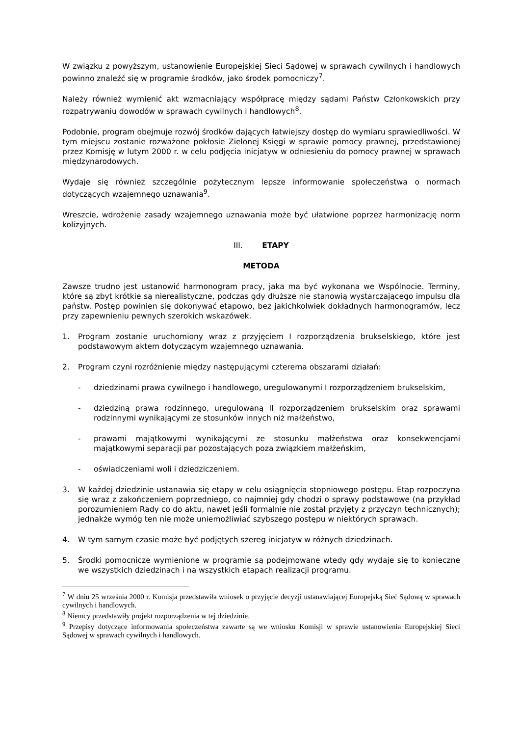W związku z powyższym, ustanowienie Europejskiej Sieci Sądowej w sprawach cywilnych i handlowych powinno znaleźć się w programie środków, jako środek pomocniczy<sup>7</sup>.
Należy również wymienić akt wzmacniający współpracę między sądami Państw Członkowskich przy rozpatrywaniu dowodów w sprawach cywilnych i handlowych<sup>8</sup>.
Podobnie, program obejmuje rozwój środków dających łatwiejszy dostęp do wymiaru sprawiedliwości. W tym miejscu zostanie rozważone pokłosie Zielonej Księgi w sprawie pomocy prawnej, przedstawionej przez Komisję w lutym 2000 r. w celu podjęcia inicjatyw w odniesieniu do pomocy prawnej w sprawach międzynarodowych.
Wydaje się również szczególnie pożytecznym lepsze informowanie społeczeństwa o normach dotyczących wzajemnego uznawania<sup>9</sup>.
Wreszcie, wdrożenie zasady wzajemnego uznawania może być ułatwione poprzez harmonizację norm kolizyjnych.
III. ETAPY
METODA
Zawsze trudno jest ustanowić harmonogram pracy, jaka ma być wykonana we Wspólnocie. Terminy, które są zbyt krótkie są nierealistyczne, podczas gdy dłuższe nie stanowią wystarczającego impulsu dla państw. Postęp powinien się dokonywać etapowo, bez jakichkolwiek dokładnych harmonogramów, lecz przy zapewnieniu pewnych szerokich wskazówek.
1. Program zostanie uruchomiony wraz z przyjęciem I rozporządzenia brukselskiego, które jest podstawowym aktem dotyczącym wzajemnego uznawania.
2. Program czyni rozróżnienie między następującymi czterema obszarami działań:
- dziedzinami prawa cywilnego i handlowego, uregulowanymi I rozporządzeniem brukselskim,
- dziedziną prawa rodzinnego, uregulowaną II rozporządzeniem brukselskim oraz sprawami rodzinnymi wynikającymi ze stosunków innych niż małżeństwo,
- prawami majątkowymi wynikającymi ze stosunku małżeństwa oraz konsekwencjami majątkowymi separacji par pozostających poza związkiem małżeńskim,
- oświadczeniami woli i dziedziczeniem.
3. W każdej dziedzinie ustanawia się etapy w celu osiągnięcia stopniowego postępu. Etap rozpoczyna się wraz z zakończeniem poprzedniego, co najmniej gdy chodzi o sprawy podstawowe (na przykład porozumieniem Rady co do aktu, nawet jeśli formalnie nie został przyjęty z przyczyn technicznych); jednakże wymóg ten nie może uniemożliwiać szybszego postępu w niektórych sprawach.
4. W tym samym czasie może być podjętych szereg inicjatyw w różnych dziedzinach.
5. Środki pomocnicze wymienione w programie są podejmowane wtedy gdy wydaje się to konieczne we wszystkich dziedzinach i na wszystkich etapach realizacji programu.
<sup>7</sup> W dniu 25 września 2000 r. Komisja przedstawiła wniosek o przyjęcie decyzji ustanawiającej Europejską Sieć Sądową w sprawach cywilnych i handlowych.
<sup>8</sup> Niemcy przedstawiły projekt rozporządzenia w tej dziedzinie.
<sup>9</sup> Przepisy dotyczące informowania społeczeństwa zawarte są we wniosku Komisji w sprawie ustanowienia Europejskiej Sieci Sądowej w sprawach cywilnych i handlowych.